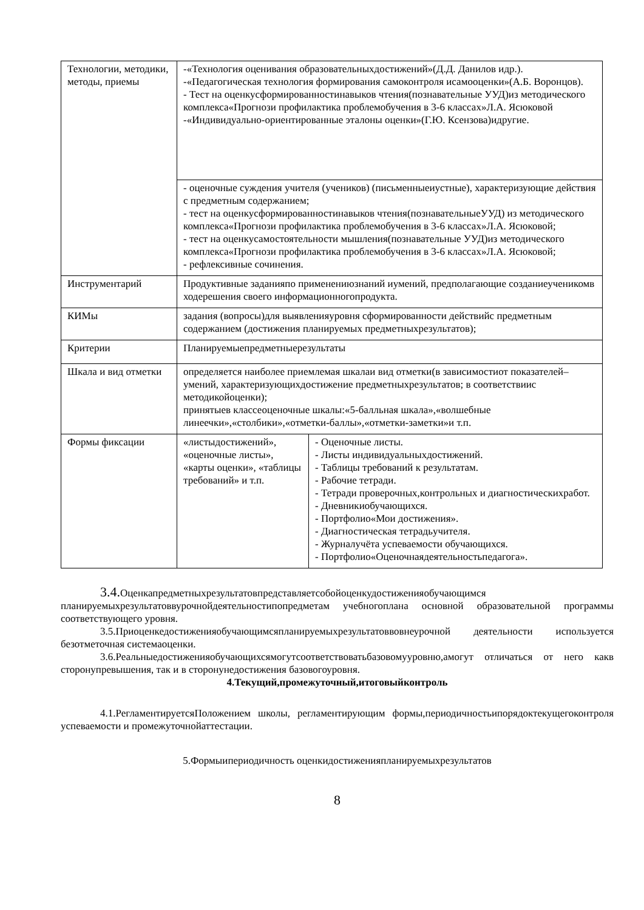| Технологии, методики, методы, приемы | -«Технология оценивания образовательныхдостижений»(Д.Д. Данилов идр.). -«Педагогическая технология формирования самоконтроля исамооценки»(А.Б. Воронцов). - Тест на оценкусформированностинавыков чтения(познавательные УУД)из методического комплекса«Прогнози профилактика проблемобучения в 3-6 классах»Л.А. Ясюковой -«Индивидуально-ориентированные эталоны оценки»(Г.Ю. Ксензова)идругие. | |
| | - оценочные суждения учителя (учеников) (письменныеиустные), характеризующие действия с предметным содержанием; - тест на оценкусформированностинавыков чтения(познавательныеУУД) из методического комплекса«Прогнози профилактика проблемобучения в 3-6 классах»Л.А. Ясюковой; - тест на оценкусамостоятельности мышления(познавательные УУД)из методического комплекса«Прогнози профилактика проблемобучения в 3-6 классах»Л.А. Ясюковой; - рефлексивные сочинения. | |
| Инструментарий | Продуктивные заданияпо применениюзнаний иумений, предполагающие созданиеученикомв ходерешения своего информационногопродукта. | |
| КИМы | задания (вопросы)для выявленияуровня сформированности действийс предметным содержанием (достижения планируемых предметныхрезультатов); | |
| Критерии | Планируемыепредметныерезультаты | |
| Шкала и вид отметки | определяется наиболее приемлемая шкалаи вид отметки(в зависимостиот показателей–умений, характеризующихдостижение предметныхрезультатов; в соответствиис методикойоценки); принятыев классеоценочные шкалы:«5-балльная шкала»,«волшебные линеечки»,«столбики»,«отметки-баллы»,«отметки-заметки»и т.п. | |
| Формы фиксации | «листыдостижений», «оценочные листы», «карты оценки», «таблицы требований» и т.п. | - Оценочные листы. - Листы индивидуальныхдостижений. - Таблицы требований к результатам. - Рабочие тетради. - Тетради проверочных,контрольных и диагностическихработ. - Дневникиобучающихся. - Портфолио«Мои достижения». - Диагностическая тетрадьучителя. - Журналучёта успеваемости обучающихся. - Портфолио«Оценочнаядеятельностьпедагога». |
3.4. Оценкапредметныхрезультатовпредставляетсобойоценкудостиженияобучающимся планируемыхрезультатоввурочнойдеятельностипопредметам учебногоплана основной образовательной программы соответствующего уровня.
3.5.Приоценкедостиженияобучающимсяпланируемыхрезультатоввовнеурочной деятельности используется безотметочная системаоценки.
3.6.Реальныедостиженияобучающихсямогутсоответствоватьбазовомууровню,амогут отличаться от него какв сторонупревышения, так и в сторонунедостижения базовогоуровня.
4.Текущий,промежуточный,итоговыйконтроль
4.1.РегламентируетсяПоложением школы, регламентирующим формы,периодичностьипорядоктекущегоконтроля успеваемости и промежуточнойаттестации.
5.Формыипериодичность оценкидостиженияпланируемыхрезультатов
8